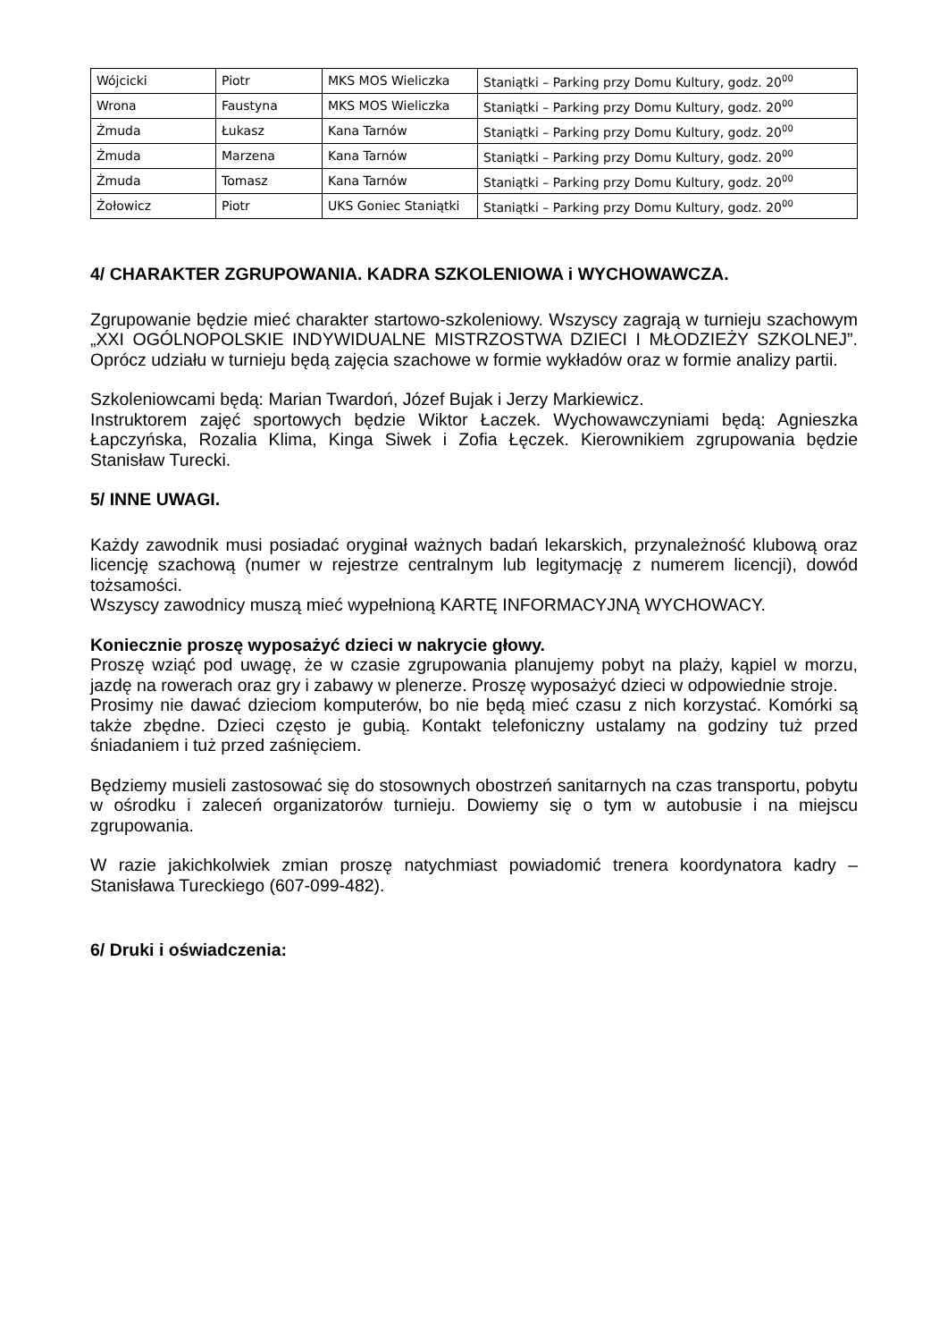| Wójcicki | Piotr | MKS MOS Wieliczka | Staniątki – Parking przy Domu Kultury, godz. 20<sup>00</sup> |
| Wrona | Faustyna | MKS MOS Wieliczka | Staniątki – Parking przy Domu Kultury, godz. 20<sup>00</sup> |
| Żmuda | Łukasz | Kana Tarnów | Staniątki – Parking przy Domu Kultury, godz. 20<sup>00</sup> |
| Żmuda | Marzena | Kana Tarnów | Staniątki – Parking przy Domu Kultury, godz. 20<sup>00</sup> |
| Żmuda | Tomasz | Kana Tarnów | Staniątki – Parking przy Domu Kultury, godz. 20<sup>00</sup> |
| Żołowicz | Piotr | UKS Goniec Staniątki | Staniątki – Parking przy Domu Kultury, godz. 20<sup>00</sup> |
4/ CHARAKTER ZGRUPOWANIA. KADRA SZKOLENIOWA i WYCHOWAWCZA.
Zgrupowanie będzie mieć charakter startowo-szkoleniowy. Wszyscy zagrają w turnieju szachowym „XXI OGÓLNOPOLSKIE INDYWIDUALNE MISTRZOSTWA DZIECI I MŁODZIEŻY SZKOLNEJ”. Oprócz udziału w turnieju będą zajęcia szachowe w formie wykładów oraz w formie analizy partii.
Szkoleniowcami będą: Marian Twardoń, Józef Bujak i Jerzy Markiewicz.
Instruktorem zajęć sportowych będzie Wiktor Łaczek. Wychowawczyniami będą: Agnieszka Łapczyńska, Rozalia Klima, Kinga Siwek i Zofia Łęczek. Kierownikiem zgrupowania będzie Stanisław Turecki.
5/ INNE UWAGI.
Każdy zawodnik musi posiadać oryginał ważnych badań lekarskich, przynależność klubową oraz licencję szachową (numer w rejestrze centralnym lub legitymację z numerem licencji), dowód tożsamości.
Wszyscy zawodnicy muszą mieć wypełnioną KARTĘ INFORMACYJNĄ WYCHOWACY.
Koniecznie proszę wyposażyć dzieci w nakrycie głowy.
Proszę wziąć pod uwagę, że w czasie zgrupowania planujemy pobyt na plaży, kąpiel w morzu, jazdę na rowerach oraz gry i zabawy w plenerze. Proszę wyposażyć dzieci w odpowiednie stroje.
Prosimy nie dawać dzieciom komputerów, bo nie będą mieć czasu z nich korzystać. Komórki są także zbędne. Dzieci często je gubią. Kontakt telefoniczny ustalamy na godziny tuż przed śniadaniem i tuż przed zaśnięciem.
Będziemy musieli zastosować się do stosownych obostrzeń sanitarnych na czas transportu, pobytu w ośrodku i zaleceń organizatorów turnieju. Dowiemy się o tym w autobusie i na miejscu zgrupowania.
W razie jakichkolwiek zmian proszę natychmiast powiadomić trenera koordynatora kadry – Stanisława Tureckiego (607-099-482).
6/ Druki i oświadczenia: